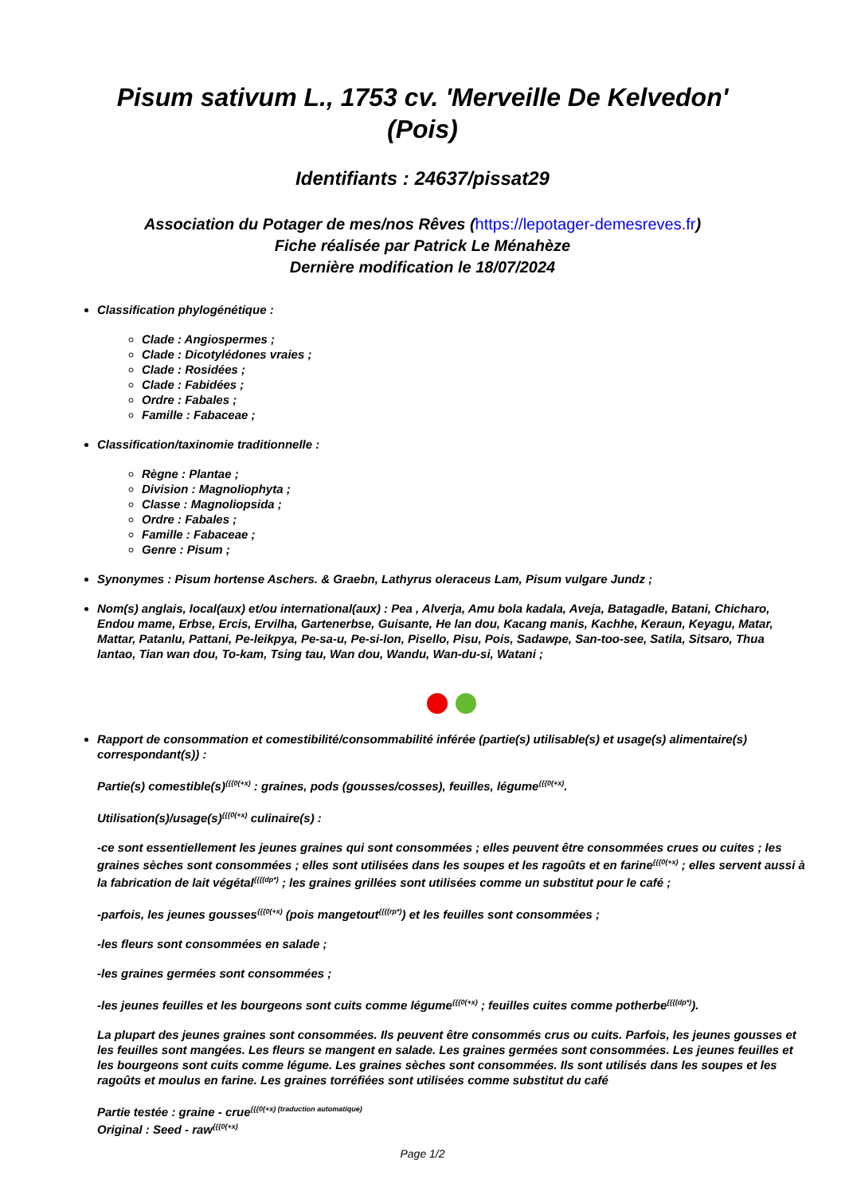Pisum sativum L., 1753 cv. 'Merveille De Kelvedon' (Pois)
Identifiants : 24637/pissat29
Association du Potager de mes/nos Rêves (https://lepotager-demesreves.fr)
Fiche réalisée par Patrick Le Ménahèze
Dernière modification le 18/07/2024
Classification phylogénétique :
Clade : Angiospermes ;
Clade : Dicotylédones vraies ;
Clade : Rosidées ;
Clade : Fabidées ;
Ordre : Fabales ;
Famille : Fabaceae ;
Classification/taxinomie traditionnelle :
Règne : Plantae ;
Division : Magnoliophyta ;
Classe : Magnoliopsida ;
Ordre : Fabales ;
Famille : Fabaceae ;
Genre : Pisum ;
Synonymes : Pisum hortense Aschers. & Graebn, Lathyrus oleraceus Lam, Pisum vulgare Jundz ;
Nom(s) anglais, local(aux) et/ou international(aux) : Pea , Alverja, Amu bola kadala, Aveja, Batagadle, Batani, Chicharo, Endou mame, Erbse, Ercis, Ervilha, Gartenerbse, Guisante, He lan dou, Kacang manis, Kachhe, Keraun, Keyagu, Matar, Mattar, Patanlu, Pattani, Pe-leikpya, Pe-sa-u, Pe-si-lon, Pisello, Pisu, Pois, Sadawpe, San-too-see, Satila, Sitsaro, Thua lantao, Tian wan dou, To-kam, Tsing tau, Wan dou, Wandu, Wan-du-si, Watani ;
Rapport de consommation et comestibilité/consommabilité inférée (partie(s) utilisable(s) et usage(s) alimentaire(s) correspondant(s)) :
Partie(s) comestible(s)<sup>{{{0(+x)</sup> : graines, pods (gousses/cosses), feuilles, légume<sup>{{{0(+x)</sup>.
Utilisation(s)/usage(s)<sup>{{{0(+x)</sup> culinaire(s) :
-ce sont essentiellement les jeunes graines qui sont consommées ; elles peuvent être consommées crues ou cuites ; les graines sèches sont consommées ; elles sont utilisées dans les soupes et les ragoûts et en farine<sup>{{{0(+x)</sup> ; elles servent aussi à la fabrication de lait végétal<sup>{{{(dp*)</sup> ; les graines grillées sont utilisées comme un substitut pour le café ;
-parfois, les jeunes gousses<sup>{{{0(+x)</sup> (pois mangetout<sup>{{{(rp*)</sup>) et les feuilles sont consommées ;
-les fleurs sont consommées en salade ;
-les graines germées sont consommées ;
-les jeunes feuilles et les bourgeons sont cuits comme légume<sup>{{{0(+x)</sup> ; feuilles cuites comme potherbe<sup>{{{(dp*)</sup>).
La plupart des jeunes graines sont consommées. Ils peuvent être consommés crus ou cuits. Parfois, les jeunes gousses et les feuilles sont mangées. Les fleurs se mangent en salade. Les graines germées sont consommées. Les jeunes feuilles et les bourgeons sont cuits comme légume. Les graines sèches sont consommées. Ils sont utilisés dans les soupes et les ragoûts et moulus en farine. Les graines torréfiées sont utilisées comme substitut du café
Partie testée : graine - crue<sup>{{{0(+x) (traduction automatique)</sup>
Original : Seed - raw<sup>{{{0(+x)</sup>
Page 1/2